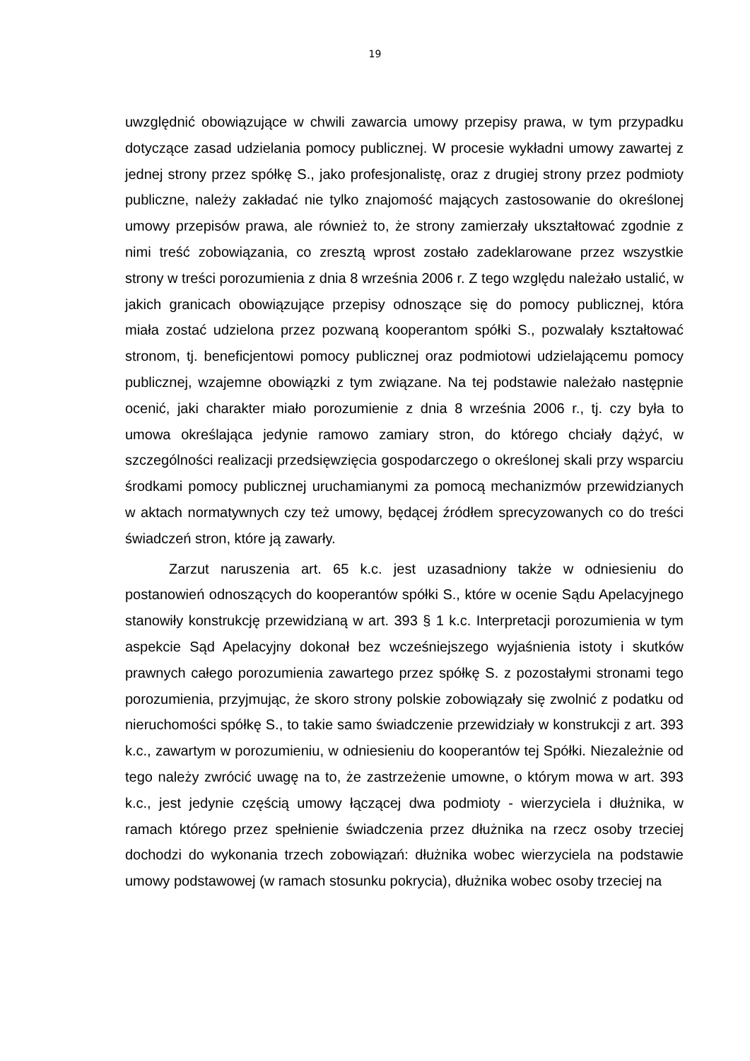19
uwzględnić obowiązujące w chwili zawarcia umowy przepisy prawa, w tym przypadku dotyczące zasad udzielania pomocy publicznej. W procesie wykładni umowy zawartej z jednej strony przez spółkę S., jako profesjonalistę, oraz z drugiej strony przez podmioty publiczne, należy zakładać nie tylko znajomość mających zastosowanie do określonej umowy przepisów prawa, ale również to, że strony zamierzały ukształtować zgodnie z nimi treść zobowiązania, co zresztą wprost zostało zadeklarowane przez wszystkie strony w treści porozumienia z dnia 8 września 2006 r. Z tego względu należało ustalić, w jakich granicach obowiązujące przepisy odnoszące się do pomocy publicznej, która miała zostać udzielona przez pozwaną kooperantom spółki S., pozwalały kształtować stronom, tj. beneficjentowi pomocy publicznej oraz podmiotowi udzielającemu pomocy publicznej, wzajemne obowiązki z tym związane. Na tej podstawie należało następnie ocenić, jaki charakter miało porozumienie z dnia 8 września 2006 r., tj. czy była to umowa określająca jedynie ramowo zamiary stron, do którego chciały dążyć, w szczególności realizacji przedsięwzięcia gospodarczego o określonej skali przy wsparciu środkami pomocy publicznej uruchamianymi za pomocą mechanizmów przewidzianych w aktach normatywnych czy też umowy, będącej źródłem sprecyzowanych co do treści świadczeń stron, które ją zawarły.
Zarzut naruszenia art. 65 k.c. jest uzasadniony także w odniesieniu do postanowień odnoszących do kooperantów spółki S., które w ocenie Sądu Apelacyjnego stanowiły konstrukcję przewidzianą w art. 393 § 1 k.c. Interpretacji porozumienia w tym aspekcie Sąd Apelacyjny dokonał bez wcześniejszego wyjaśnienia istoty i skutków prawnych całego porozumienia zawartego przez spółkę S. z pozostałymi stronami tego porozumienia, przyjmując, że skoro strony polskie zobowiązały się zwolnić z podatku od nieruchomości spółkę S., to takie samo świadczenie przewidziały w konstrukcji z art. 393 k.c., zawartym w porozumieniu, w odniesieniu do kooperantów tej Spółki. Niezależnie od tego należy zwrócić uwagę na to, że zastrzeżenie umowne, o którym mowa w art. 393 k.c., jest jedynie częścią umowy łączącej dwa podmioty - wierzyciela i dłużnika, w ramach którego przez spełnienie świadczenia przez dłużnika na rzecz osoby trzeciej dochodzi do wykonania trzech zobowiązań: dłużnika wobec wierzyciela na podstawie umowy podstawowej (w ramach stosunku pokrycia), dłużnika wobec osoby trzeciej na